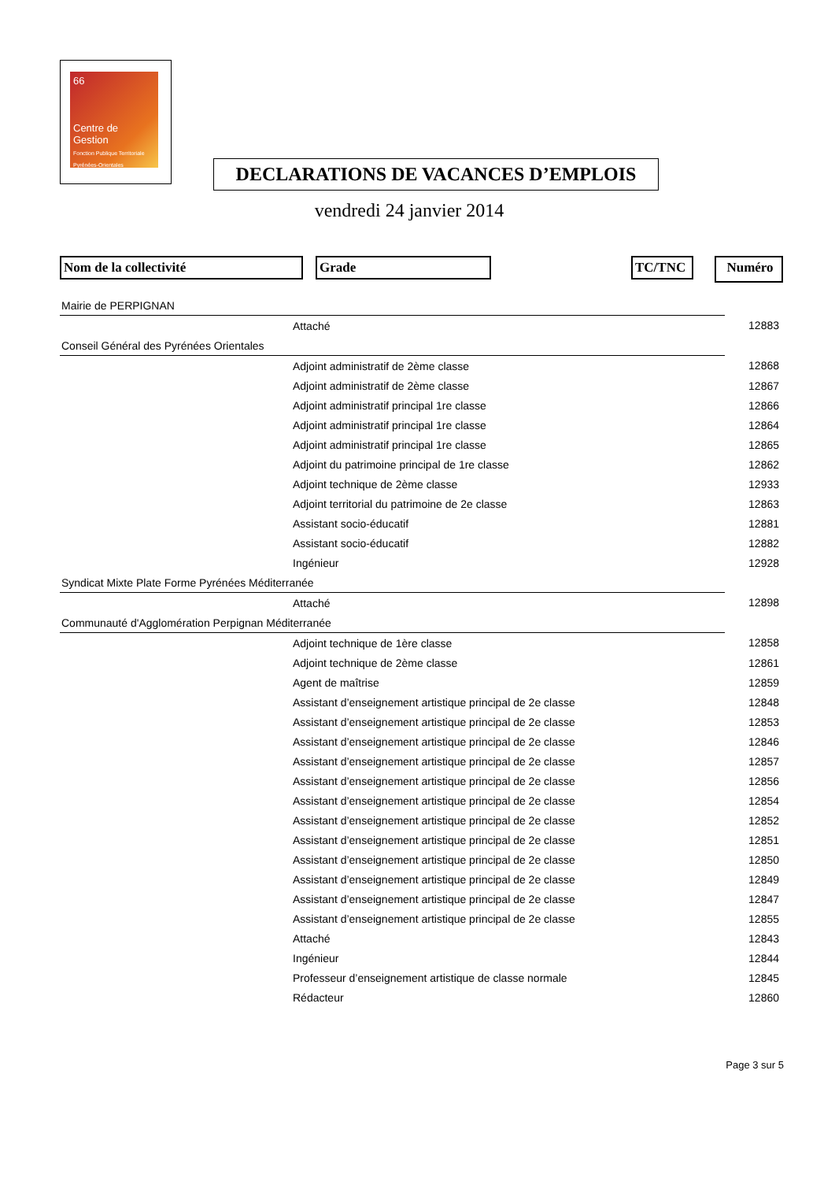66
Centre de Gestion
Fonction Publique Territoriale
Pyrénées-Orientales
DECLARATIONS DE VACANCES D’EMPLOIS
vendredi 24 janvier 2014
Nom de la collectivité Grade TC/TNC Numéro
| Mairie de PERPIGNAN | | | |
| | Attaché | | 12883 |
| Conseil Général des Pyrénées Orientales | | | |
| | Adjoint administratif de 2ème classe | | 12868 |
| | Adjoint administratif de 2ème classe | | 12867 |
| | Adjoint administratif principal 1re classe | | 12866 |
| | Adjoint administratif principal 1re classe | | 12864 |
| | Adjoint administratif principal 1re classe | | 12865 |
| | Adjoint du patrimoine principal de 1re classe | | 12862 |
| | Adjoint technique de 2ème classe | | 12933 |
| | Adjoint territorial du patrimoine de 2e classe | | 12863 |
| | Assistant socio-éducatif | | 12881 |
| | Assistant socio-éducatif | | 12882 |
| | Ingénieur | | 12928 |
| Syndicat Mixte Plate Forme Pyrénées Méditerranée | | | |
| | Attaché | | 12898 |
| Communauté d'Agglomération Perpignan Méditerranée | | | |
| | Adjoint technique de 1ère classe | | 12858 |
| | Adjoint technique de 2ème classe | | 12861 |
| | Agent de maîtrise | | 12859 |
| | Assistant d’enseignement artistique principal de 2e classe | | 12848 |
| | Assistant d’enseignement artistique principal de 2e classe | | 12853 |
| | Assistant d’enseignement artistique principal de 2e classe | | 12846 |
| | Assistant d’enseignement artistique principal de 2e classe | | 12857 |
| | Assistant d’enseignement artistique principal de 2e classe | | 12856 |
| | Assistant d’enseignement artistique principal de 2e classe | | 12854 |
| | Assistant d’enseignement artistique principal de 2e classe | | 12852 |
| | Assistant d’enseignement artistique principal de 2e classe | | 12851 |
| | Assistant d’enseignement artistique principal de 2e classe | | 12850 |
| | Assistant d’enseignement artistique principal de 2e classe | | 12849 |
| | Assistant d’enseignement artistique principal de 2e classe | | 12847 |
| | Assistant d’enseignement artistique principal de 2e classe | | 12855 |
| | Attaché | | 12843 |
| | Ingénieur | | 12844 |
| | Professeur d’enseignement artistique de classe normale | | 12845 |
| | Rédacteur | | 12860 |
Page 3 sur 5